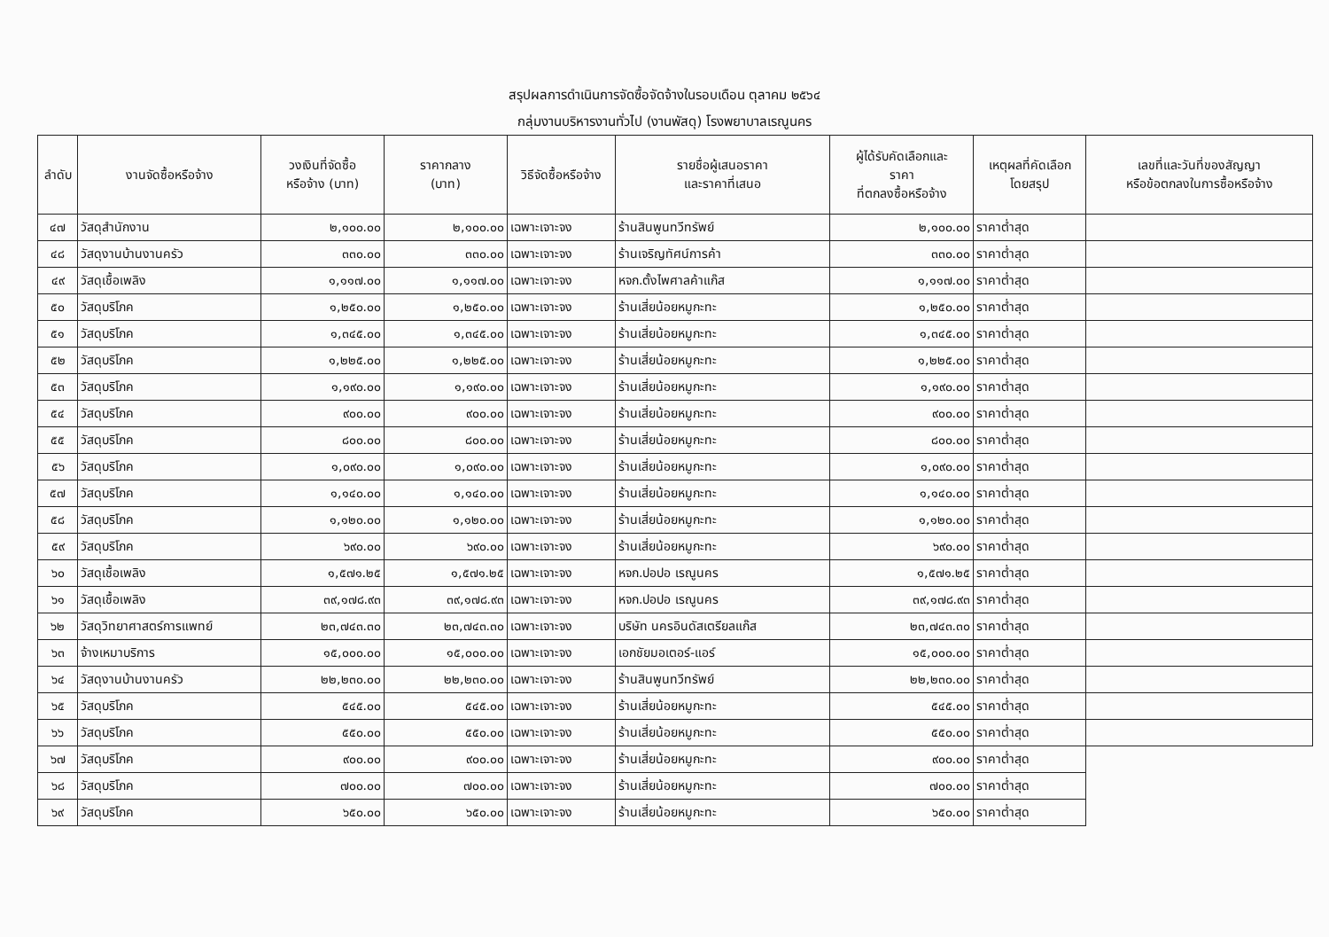สรุปผลการดำเนินการจัดซื้อจัดจ้างในรอบเดือน ตุลาคม ๒๕๖๔
กลุ่มงานบริหารงานทั่วไป (งานพัสดุ) โรงพยาบาลเรณูนคร
| ลำดับ | งานจัดซื้อหรือจ้าง | วงเงินที่จัดซื้อ หรือจ้าง (บาท) | ราคากลาง (บาท) | วิธีจัดซื้อหรือจ้าง | รายชื่อผู้เสนอราคา และราคาที่เสนอ | ผู้ได้รับคัดเลือกและ ราคา ที่ตกลงซื้อหรือจ้าง | เหตุผลที่คัดเลือก โดยสรุป | เลขที่และวันที่ของสัญญา หรือข้อตกลงในการซื้อหรือจ้าง |
| --- | --- | --- | --- | --- | --- | --- | --- | --- |
| ๔๗ | วัสดุสำนักงาน | ๒,๑๐๐.๐๐ | ๒,๑๐๐.๐๐ | เฉพาะเจาะจง | ร้านสินพูนทวีทรัพย์ | ๒,๑๐๐.๐๐ | ราคาต่ำสุด | |
| ๔๘ | วัสดุงานบ้านงานครัว | ๓๓๐.๐๐ | ๓๓๐.๐๐ | เฉพาะเจาะจง | ร้านเจริญทัศน์การค้า | ๓๓๐.๐๐ | ราคาต่ำสุด | |
| ๔๙ | วัสดุเชื้อเพลิง | ๑,๑๑๗.๐๐ | ๑,๑๑๗.๐๐ | เฉพาะเจาะจง | หจก.ตั้งไพศาลค้าแก๊ส | ๑,๑๑๗.๐๐ | ราคาต่ำสุด | |
| ๕๐ | วัสดุบริโภค | ๑,๒๕๐.๐๐ | ๑,๒๕๐.๐๐ | เฉพาะเจาะจง | ร้านเสี่ยน้อยหมูกะทะ | ๑,๒๕๐.๐๐ | ราคาต่ำสุด | |
| ๕๑ | วัสดุบริโภค | ๑,๓๔๕.๐๐ | ๑,๓๔๕.๐๐ | เฉพาะเจาะจง | ร้านเสี่ยน้อยหมูกะทะ | ๑,๓๔๕.๐๐ | ราคาต่ำสุด | |
| ๕๒ | วัสดุบริโภค | ๑,๒๒๕.๐๐ | ๑,๒๒๕.๐๐ | เฉพาะเจาะจง | ร้านเสี่ยน้อยหมูกะทะ | ๑,๒๒๕.๐๐ | ราคาต่ำสุด | |
| ๕๓ | วัสดุบริโภค | ๑,๑๙๐.๐๐ | ๑,๑๙๐.๐๐ | เฉพาะเจาะจง | ร้านเสี่ยน้อยหมูกะทะ | ๑,๑๙๐.๐๐ | ราคาต่ำสุด | |
| ๕๔ | วัสดุบริโภค | ๙๐๐.๐๐ | ๙๐๐.๐๐ | เฉพาะเจาะจง | ร้านเสี่ยน้อยหมูกะทะ | ๙๐๐.๐๐ | ราคาต่ำสุด | |
| ๕๕ | วัสดุบริโภค | ๘๐๐.๐๐ | ๘๐๐.๐๐ | เฉพาะเจาะจง | ร้านเสี่ยน้อยหมูกะทะ | ๘๐๐.๐๐ | ราคาต่ำสุด | |
| ๕๖ | วัสดุบริโภค | ๑,๐๙๐.๐๐ | ๑,๐๙๐.๐๐ | เฉพาะเจาะจง | ร้านเสี่ยน้อยหมูกะทะ | ๑,๐๙๐.๐๐ | ราคาต่ำสุด | |
| ๕๗ | วัสดุบริโภค | ๑,๑๔๐.๐๐ | ๑,๑๔๐.๐๐ | เฉพาะเจาะจง | ร้านเสี่ยน้อยหมูกะทะ | ๑,๑๔๐.๐๐ | ราคาต่ำสุด | |
| ๕๘ | วัสดุบริโภค | ๑,๑๒๐.๐๐ | ๑,๑๒๐.๐๐ | เฉพาะเจาะจง | ร้านเสี่ยน้อยหมูกะทะ | ๑,๑๒๐.๐๐ | ราคาต่ำสุด | |
| ๕๙ | วัสดุบริโภค | ๖๙๐.๐๐ | ๖๙๐.๐๐ | เฉพาะเจาะจง | ร้านเสี่ยน้อยหมูกะทะ | ๖๙๐.๐๐ | ราคาต่ำสุด | |
| ๖๐ | วัสดุเชื้อเพลิง | ๑,๕๗๑.๒๕ | ๑,๕๗๑.๒๕ | เฉพาะเจาะจง | หจก.ปอปอ เรณูนคร | ๑,๕๗๑.๒๕ | ราคาต่ำสุด | |
| ๖๑ | วัสดุเชื้อเพลิง | ๓๙,๑๗๘.๙๓ | ๓๙,๑๗๘.๙๓ | เฉพาะเจาะจง | หจก.ปอปอ เรณูนคร | ๓๙,๑๗๘.๙๓ | ราคาต่ำสุด | |
| ๖๒ | วัสดุวิทยาศาสตร์การแพทย์ | ๒๓,๗๔๓.๓๐ | ๒๓,๗๔๓.๓๐ | เฉพาะเจาะจง | บริษัท นครอินดัสเตรียลแก๊ส | ๒๓,๗๔๓.๓๐ | ราคาต่ำสุด | |
| ๖๓ | จ้างเหมาบริการ | ๑๕,๐๐๐.๐๐ | ๑๕,๐๐๐.๐๐ | เฉพาะเจาะจง | เอกชัยมอเตอร์-แอร์ | ๑๕,๐๐๐.๐๐ | ราคาต่ำสุด | |
| ๖๔ | วัสดุงานบ้านงานครัว | ๒๒,๒๓๐.๐๐ | ๒๒,๒๓๐.๐๐ | เฉพาะเจาะจง | ร้านสินพูนทวีทรัพย์ | ๒๒,๒๓๐.๐๐ | ราคาต่ำสุด | |
| ๖๕ | วัสดุบริโภค | ๕๔๕.๐๐ | ๕๔๕.๐๐ | เฉพาะเจาะจง | ร้านเสี่ยน้อยหมูกะทะ | ๕๔๕.๐๐ | ราคาต่ำสุด | |
| ๖๖ | วัสดุบริโภค | ๕๕๐.๐๐ | ๕๕๐.๐๐ | เฉพาะเจาะจง | ร้านเสี่ยน้อยหมูกะทะ | ๕๕๐.๐๐ | ราคาต่ำสุด | |
| ๖๗ | วัสดุบริโภค | ๙๐๐.๐๐ | ๙๐๐.๐๐ | เฉพาะเจาะจง | ร้านเสี่ยน้อยหมูกะทะ | ๙๐๐.๐๐ | ราคาต่ำสุด | |
| ๖๘ | วัสดุบริโภค | ๗๐๐.๐๐ | ๗๐๐.๐๐ | เฉพาะเจาะจง | ร้านเสี่ยน้อยหมูกะทะ | ๗๐๐.๐๐ | ราคาต่ำสุด | |
| ๖๙ | วัสดุบริโภค | ๖๕๐.๐๐ | ๖๕๐.๐๐ | เฉพาะเจาะจง | ร้านเสี่ยน้อยหมูกะทะ | ๖๕๐.๐๐ | ราคาต่ำสุด | |